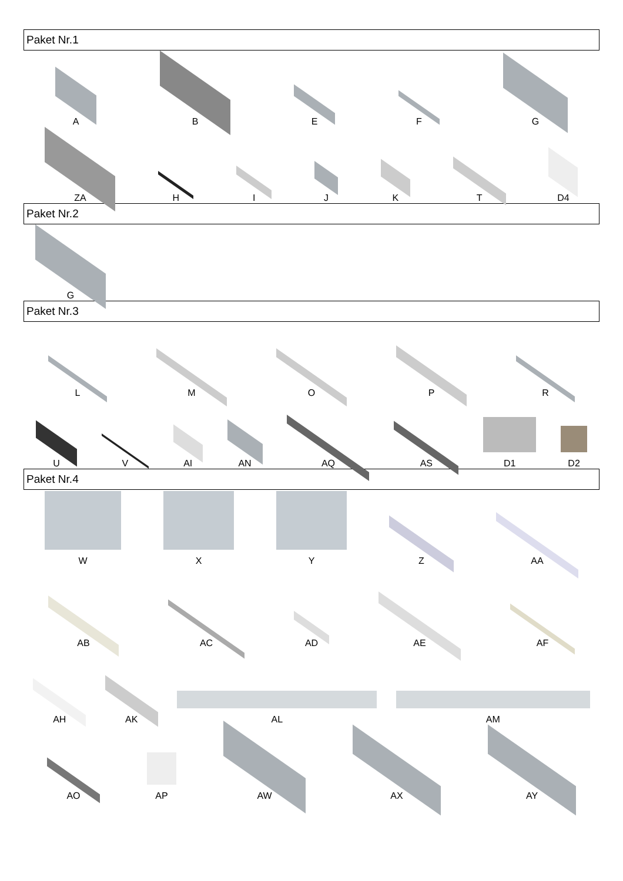Paket Nr.1
A
B
E
F
G
ZA
H
I
J
K
T
D4
Paket Nr.2
G
Paket Nr.3
L
M
O
P
R
U
V
AI
AN
AQ
AS
D1
D2
Paket Nr.4
W
X
Y
Z
AA
AB
AC
AD
AE
AF
AH
AK
AL
AM
AO
AP
AW
AX
AY